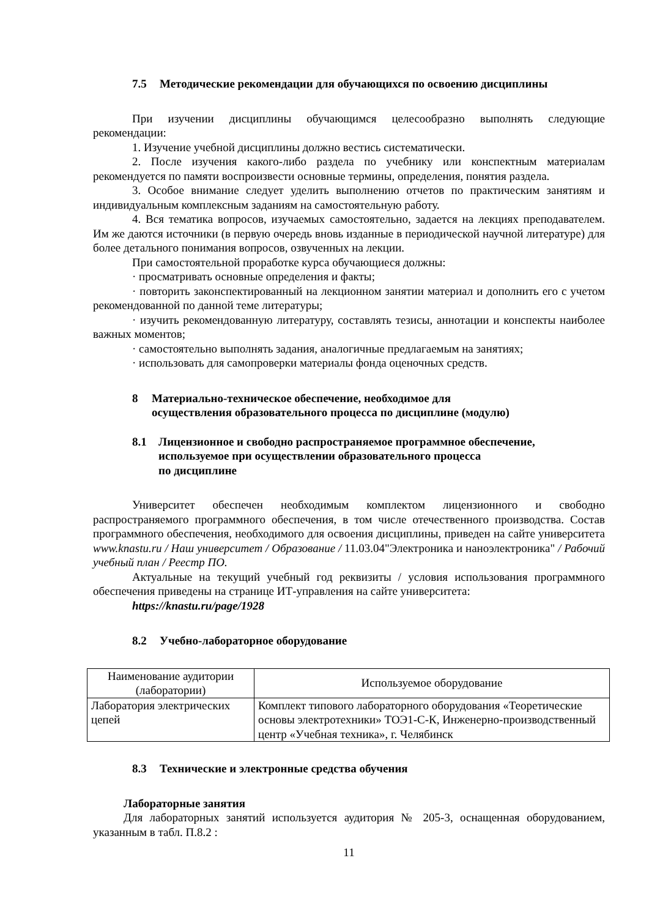7.5 Методические рекомендации для обучающихся по освоению дисциплины
При изучении дисциплины обучающимся целесообразно выполнять следующие рекомендации:
1. Изучение учебной дисциплины должно вестись систематически.
2. После изучения какого-либо раздела по учебнику или конспектным материалам рекомендуется по памяти воспроизвести основные термины, определения, понятия раздела.
3. Особое внимание следует уделить выполнению отчетов по практическим занятиям и индивидуальным комплексным заданиям на самостоятельную работу.
4. Вся тематика вопросов, изучаемых самостоятельно, задается на лекциях преподавателем. Им же даются источники (в первую очередь вновь изданные в периодической научной литературе) для более детального понимания вопросов, озвученных на лекции.
При самостоятельной проработке курса обучающиеся должны:
· просматривать основные определения и факты;
· повторить законспектированный на лекционном занятии материал и дополнить его с учетом рекомендованной по данной теме литературы;
· изучить рекомендованную литературу, составлять тезисы, аннотации и конспекты наиболее важных моментов;
· самостоятельно выполнять задания, аналогичные предлагаемым на занятиях;
· использовать для самопроверки материалы фонда оценочных средств.
8 Материально-техническое обеспечение, необходимое для
осуществления образовательного процесса по дисциплине (модулю)
8.1 Лицензионное и свободно распространяемое программное обеспечение,
используемое при осуществлении образовательного процесса
по дисциплине
Университет обеспечен необходимым комплектом лицензионного и свободно распространяемого программного обеспечения, в том числе отечественного производства. Состав программного обеспечения, необходимого для освоения дисциплины, приведен на сайте университета www.knastu.ru / Наш университет / Образование / 11.03.04"Электроника и наноэлектроника" / Рабочий учебный план / Реестр ПО.
Актуальные на текущий учебный год реквизиты / условия использования программного обеспечения приведены на странице ИТ-управления на сайте университета:
https://knastu.ru/page/1928
8.2 Учебно-лабораторное оборудование
| Наименование аудитории (лаборатории) | Используемое оборудование |
| --- | --- |
| Лаборатория электрических цепей | Комплект типового лабораторного оборудования «Теоретические основы электротехники» ТОЭ1-С-К, Инженерно-производственный центр «Учебная техника», г. Челябинск |
8.3 Технические и электронные средства обучения
Лабораторные занятия
Для лабораторных занятий используется аудитория № 205-3, оснащенная оборудованием, указанным в табл. П.8.2 :
11